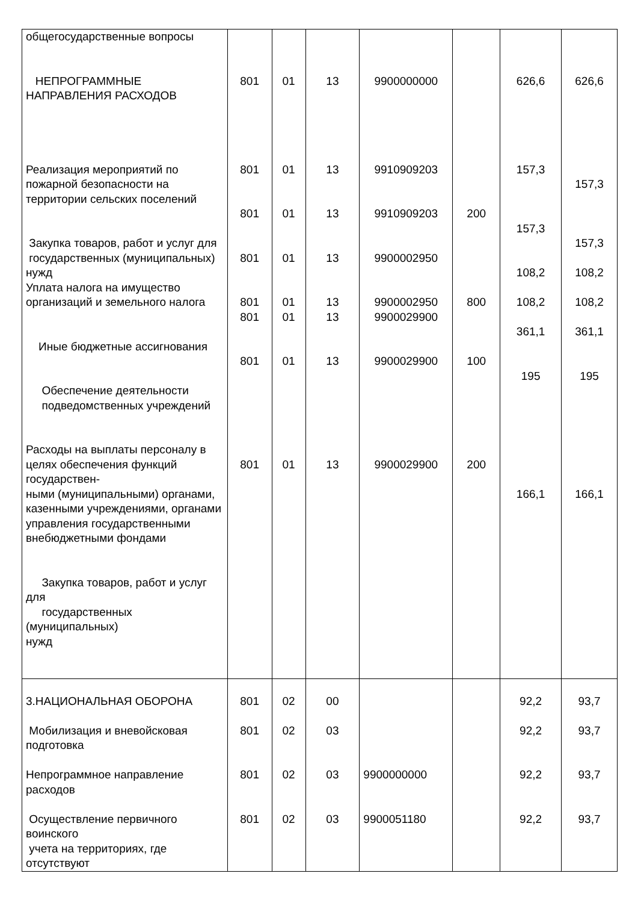| общегосударственные вопросы НЕПРОГРАММНЫЕ НАПРАВЛЕНИЯ РАСХОДОВ Реализация мероприятий по пожарной безопасности на территории сельских поселений Закупка товаров, работ и услуг для государственных (муниципальных) нужд Уплата налога на имущество организаций и земельного налога Иные бюджетные ассигнования Обеспечение деятельности подведомственных учреждений Расходы на выплаты персоналу в целях обеспечения функций государствен- ными (муниципальными) органами, казенными учреждениями, органами управления государственными внебюджетными фондами Закупка товаров, работ и услуг для государственных (муниципальных) нужд | 801 801 801 801 801 801 801 801 | 01 01 01 01 01 01 01 01 | 13 13 13 13 13 13 13 13 | 9900000000 9910909203 9910909203 9900002950 9900002950 9900029900 9900029900 9900029900 | 200 800 100 200 | 626,6 157,3 157,3 108,2 108,2 361,1 195 166,1 | 626,6 157,3 157,3 108,2 108,2 361,1 195 166,1 |
| 3.НАЦИОНАЛЬНАЯ ОБОРОНА | 801 | 02 | 00 | | | 92,2 | 93,7 |
| Мобилизация и вневойсковая подготовка | 801 | 02 | 03 | | | 92,2 | 93,7 |
| Непрограммное направление расходов | 801 | 02 | 03 | 9900000000 | | 92,2 | 93,7 |
| Осуществление первичного воинского учета на территориях, где отсутствуют | 801 | 02 | 03 | 9900051180 | | 92,2 | 93,7 |